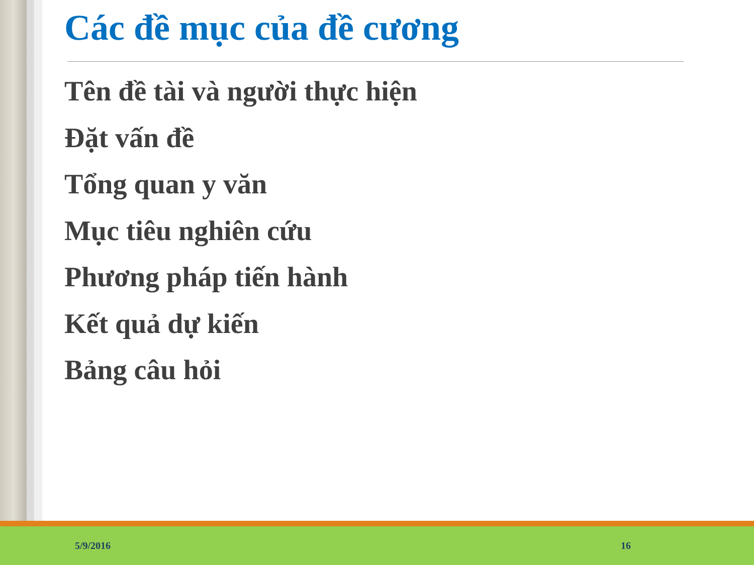Các đề mục của đề cương
Tên đề tài và người thực hiện
Đặt vấn đề
Tổng quan y văn
Mục tiêu nghiên cứu
Phương pháp tiến hành
Kết quả dự kiến
Bảng câu hỏi
5/9/2016 16